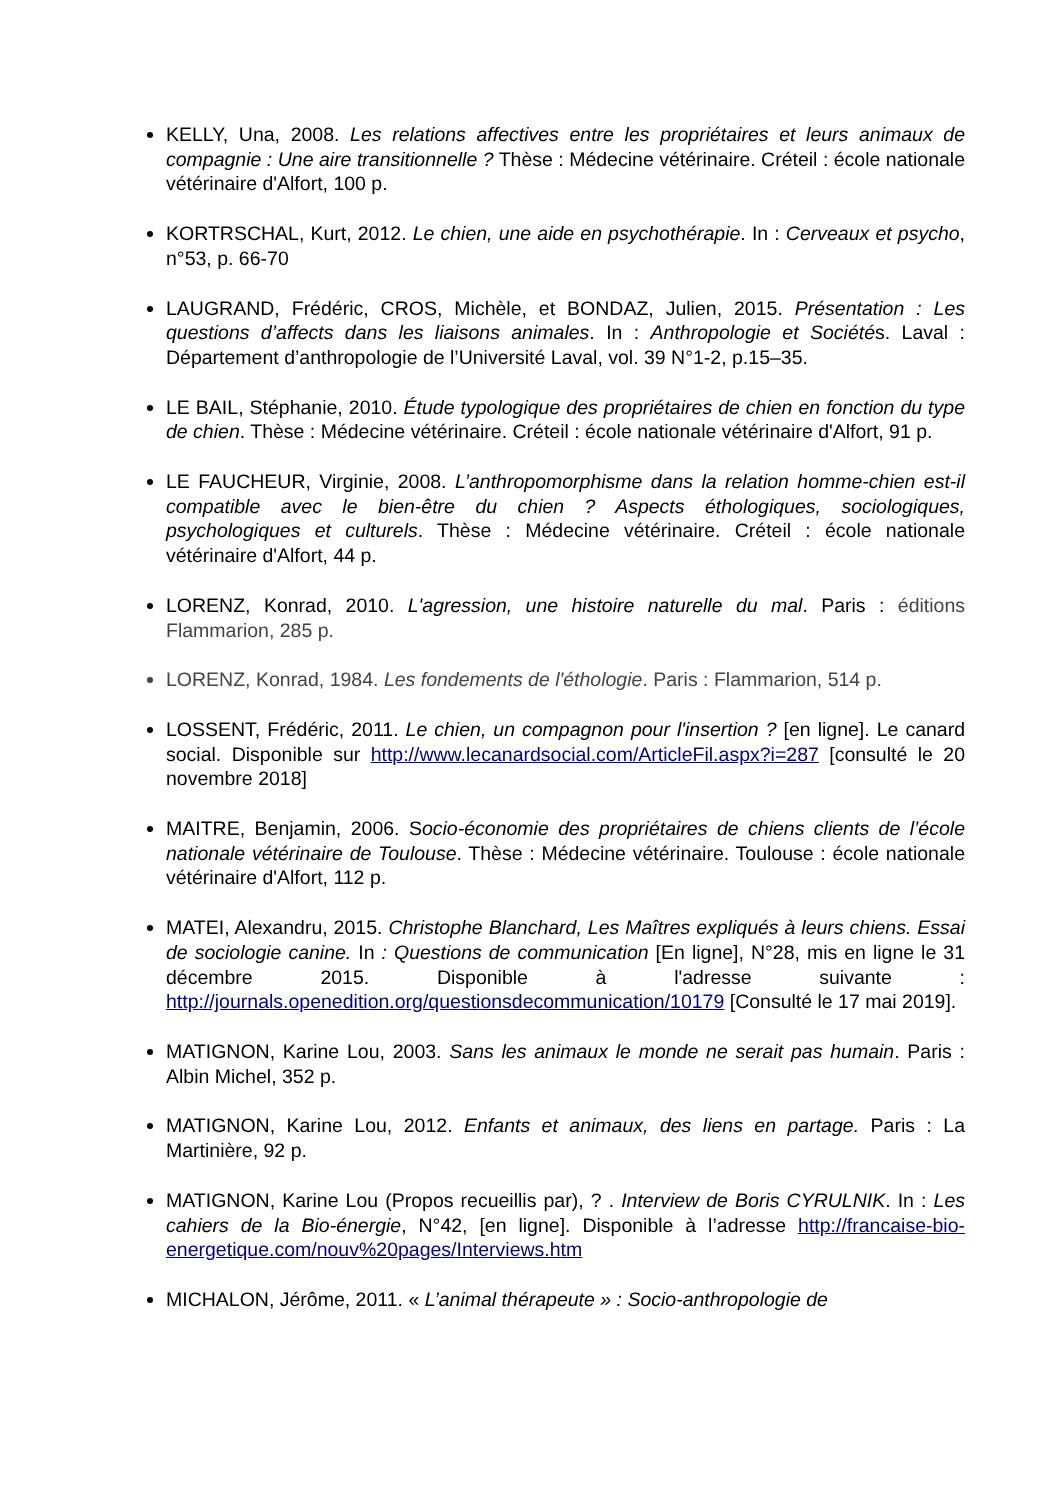KELLY, Una, 2008. Les relations affectives entre les propriétaires et leurs animaux de compagnie : Une aire transitionnelle ? Thèse : Médecine vétérinaire. Créteil : école nationale vétérinaire d'Alfort, 100 p.
KORTRSCHAL, Kurt, 2012. Le chien, une aide en psychothérapie. In : Cerveaux et psycho, n°53, p. 66-70
LAUGRAND, Frédéric, CROS, Michèle, et BONDAZ, Julien, 2015. Présentation : Les questions d’affects dans les liaisons animales. In : Anthropologie et Sociétés. Laval : Département d’anthropologie de l’Université Laval, vol. 39 N°1-2, p.15–35.
LE BAIL, Stéphanie, 2010. Étude typologique des propriétaires de chien en fonction du type de chien. Thèse : Médecine vétérinaire. Créteil : école nationale vétérinaire d'Alfort, 91 p.
LE FAUCHEUR, Virginie, 2008. L’anthropomorphisme dans la relation homme-chien est-il compatible avec le bien-être du chien ? Aspects éthologiques, sociologiques, psychologiques et culturels. Thèse : Médecine vétérinaire. Créteil : école nationale vétérinaire d'Alfort, 44 p.
LORENZ, Konrad, 2010. L'agression, une histoire naturelle du mal. Paris : éditions Flammarion, 285 p.
LORENZ, Konrad, 1984. Les fondements de l'éthologie. Paris : Flammarion, 514 p.
LOSSENT, Frédéric, 2011. Le chien, un compagnon pour l'insertion ? [en ligne]. Le canard social. Disponible sur http://www.lecanardsocial.com/ArticleFil.aspx?i=287 [consulté le 20 novembre 2018]
MAITRE, Benjamin, 2006. Socio-économie des propriétaires de chiens clients de l’école nationale vétérinaire de Toulouse. Thèse : Médecine vétérinaire. Toulouse : école nationale vétérinaire d'Alfort, 112 p.
MATEI, Alexandru, 2015. Christophe Blanchard, Les Maîtres expliqués à leurs chiens. Essai de sociologie canine. In : Questions de communication [En ligne], N°28, mis en ligne le 31 décembre 2015. Disponible à l'adresse suivante : http://journals.openedition.org/questionsdecommunication/10179 [Consulté le 17 mai 2019].
MATIGNON, Karine Lou, 2003. Sans les animaux le monde ne serait pas humain. Paris : Albin Michel, 352 p.
MATIGNON, Karine Lou, 2012. Enfants et animaux, des liens en partage. Paris : La Martinière, 92 p.
MATIGNON, Karine Lou (Propos recueillis par), ? . Interview de Boris CYRULNIK. In : Les cahiers de la Bio-énergie, N°42, [en ligne]. Disponible à l’adresse http://francaise-bio-energetique.com/nouv%20pages/Interviews.htm
MICHALON, Jérôme, 2011. « L’animal thérapeute » : Socio-anthropologie de